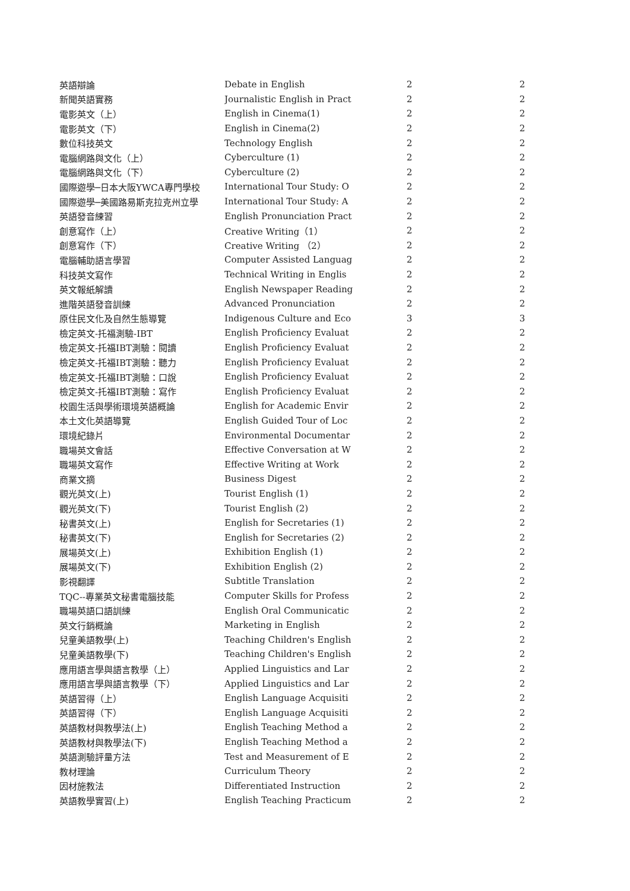| 英語辯論 | Debate in English | 2 | 2 |
| 新聞英語實務 | Journalistic English in Pract | 2 | 2 |
| 電影英文（上） | English in Cinema(1) | 2 | 2 |
| 電影英文（下） | English in Cinema(2) | 2 | 2 |
| 數位科技英文 | Technology English | 2 | 2 |
| 電腦網路與文化（上） | Cyberculture (1) | 2 | 2 |
| 電腦網路與文化（下） | Cyberculture (2) | 2 | 2 |
| 國際遊學─日本大阪YWCA專門學校 | International Tour Study: O | 2 | 2 |
| 國際遊學─美國路易斯克拉克州立學 | International Tour Study: A | 2 | 2 |
| 英語發音練習 | English Pronunciation Pract | 2 | 2 |
| 創意寫作（上） | Creative Writing（1） | 2 | 2 |
| 創意寫作（下） | Creative Writing （2） | 2 | 2 |
| 電腦輔助語言學習 | Computer Assisted Languag | 2 | 2 |
| 科技英文寫作 | Technical Writing in Englis | 2 | 2 |
| 英文報紙解讀 | English Newspaper Reading | 2 | 2 |
| 進階英語發音訓練 | Advanced Pronunciation | 2 | 2 |
| 原住民文化及自然生態導覽 | Indigenous Culture and Eco | 3 | 3 |
| 檢定英文-托福測驗-IBT | English Proficiency Evaluat | 2 | 2 |
| 檢定英文-托福IBT測驗：閱讀 | English Proficiency Evaluat | 2 | 2 |
| 檢定英文-托福IBT測驗：聽力 | English Proficiency Evaluat | 2 | 2 |
| 檢定英文-托福IBT測驗：口說 | English Proficiency Evaluat | 2 | 2 |
| 檢定英文-托福IBT測驗：寫作 | English Proficiency Evaluat | 2 | 2 |
| 校園生活與學術環境英語概論 | English for Academic Envir | 2 | 2 |
| 本土文化英語導覽 | English Guided Tour of Loc | 2 | 2 |
| 環境紀錄片 | Environmental Documentar | 2 | 2 |
| 職場英文會話 | Effective Conversation at W | 2 | 2 |
| 職場英文寫作 | Effective Writing at Work | 2 | 2 |
| 商業文摘 | Business Digest | 2 | 2 |
| 觀光英文(上) | Tourist English (1) | 2 | 2 |
| 觀光英文(下) | Tourist English (2) | 2 | 2 |
| 秘書英文(上) | English for Secretaries (1) | 2 | 2 |
| 秘書英文(下) | English for Secretaries (2) | 2 | 2 |
| 展場英文(上) | Exhibition English (1) | 2 | 2 |
| 展場英文(下) | Exhibition English (2) | 2 | 2 |
| 影視翻譯 | Subtitle Translation | 2 | 2 |
| TQC--專業英文秘書電腦技能 | Computer Skills for Profess | 2 | 2 |
| 職場英語口語訓練 | English Oral Communicatic | 2 | 2 |
| 英文行銷概論 | Marketing in English | 2 | 2 |
| 兒童美語教學(上) | Teaching Children's English | 2 | 2 |
| 兒童美語教學(下) | Teaching Children's English | 2 | 2 |
| 應用語言學與語言教學（上） | Applied Linguistics and Lar | 2 | 2 |
| 應用語言學與語言教學（下） | Applied Linguistics and Lar | 2 | 2 |
| 英語習得（上） | English Language Acquisiti | 2 | 2 |
| 英語習得（下） | English Language Acquisiti | 2 | 2 |
| 英語教材與教學法(上) | English Teaching Method a | 2 | 2 |
| 英語教材與教學法(下) | English Teaching Method a | 2 | 2 |
| 英語測驗評量方法 | Test and Measurement of E | 2 | 2 |
| 教材理論 | Curriculum Theory | 2 | 2 |
| 因材施教法 | Differentiated Instruction | 2 | 2 |
| 英語教學實習(上) | English Teaching Practicum | 2 | 2 |